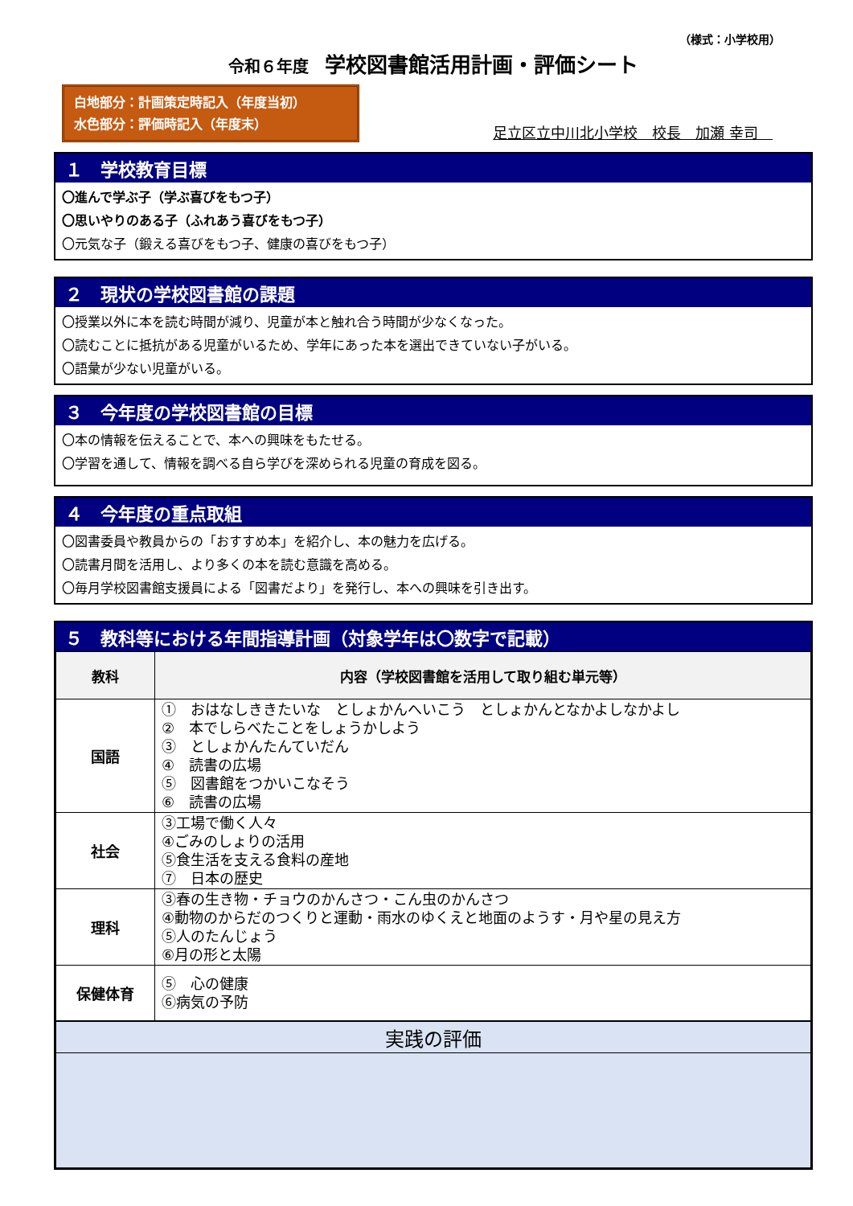（様式：小学校用）
令和６年度 学校図書館活用計画・評価シート
白地部分：計画策定時記入（年度当初）
水色部分：評価時記入（年度末）
足立区立中川北小学校　校長　加瀬 幸司　
１　学校教育目標
〇進んで学ぶ子（学ぶ喜びをもつ子）
〇思いやりのある子（ふれあう喜びをもつ子）
〇元気な子（鍛える喜びをもつ子、健康の喜びをもつ子）
２　現状の学校図書館の課題
〇授業以外に本を読む時間が減り、児童が本と触れ合う時間が少なくなった。
〇読むことに抵抗がある児童がいるため、学年にあった本を選出できていない子がいる。
〇語彙が少ない児童がいる。
３　今年度の学校図書館の目標
〇本の情報を伝えることで、本への興味をもたせる。
〇学習を通して、情報を調べる自ら学びを深められる児童の育成を図る。
４　今年度の重点取組
〇図書委員や教員からの「おすすめ本」を紹介し、本の魅力を広げる。
〇読書月間を活用し、より多くの本を読む意識を高める。
〇毎月学校図書館支援員による「図書だより」を発行し、本への興味を引き出す。
５　教科等における年間指導計画（対象学年は〇数字で記載）
| 教科 | 内容（学校図書館を活用して取り組む単元等） |
| --- | --- |
| 国語 | ① おはなしききたいな としょかんへいこう としょかんとなかよしなかよし ② 本でしらべたことをしょうかしよう ③ としょかんたんていだん ④ 読書の広場 ⑤ 図書館をつかいこなそう ⑥ 読書の広場 |
| 社会 | ③工場で働く人々 ④ごみのしょりの活用 ⑤食生活を支える食料の産地 ⑦ 日本の歴史 |
| 理科 | ③春の生き物・チョウのかんさつ・こん虫のかんさつ ④動物のからだのつくりと運動・雨水のゆくえと地面のようす・月や星の見え方 ⑤人のたんじょう ⑥月の形と太陽 |
| 保健体育 | ⑤ 心の健康 ⑥病気の予防 |
| 実践の評価 | |